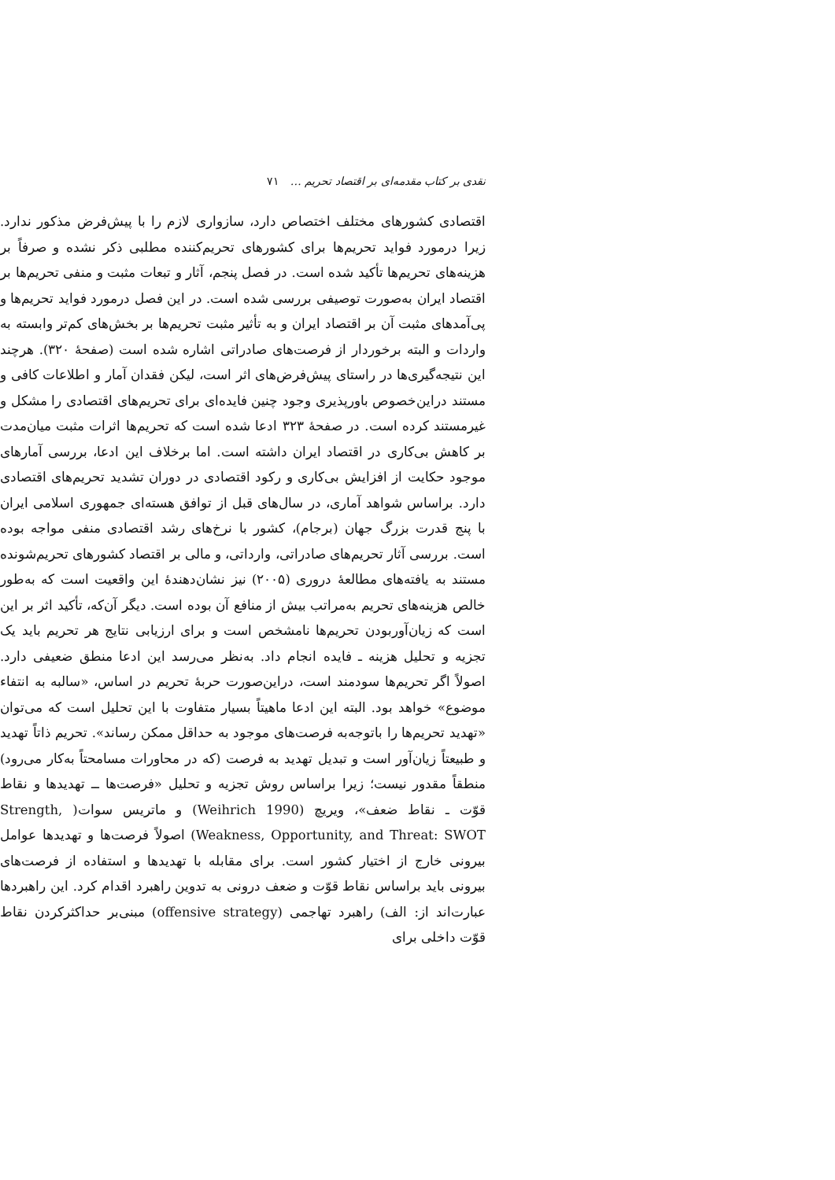نقدی بر کتاب مقدمه‌ای بر اقتصاد تحریم … ۷۱
اقتصادی کشورهای مختلف اختصاص دارد، سازواری لازم را با پیش‌فرض مذکور ندارد. زیرا درمورد فواید تحریم‌ها برای کشورهای تحریم‌کننده مطلبی ذکر نشده و صرفاً بر هزینه‌های تحریم‌ها تأکید شده است. در فصل پنجم، آثار و تبعات مثبت و منفی تحریم‌ها بر اقتصاد ایران به‌صورت توصیفی بررسی شده است. در این فصل درمورد فواید تحریم‌ها و پی‌آمدهای مثبت آن بر اقتصاد ایران و به تأثیر مثبت تحریم‌ها بر بخش‌های کم‌تر وابسته به واردات و البته برخوردار از فرصت‌های صادراتی اشاره شده است (صفحهٔ ۳۲۰). هرچند این نتیجه‌گیری‌ها در راستای پیش‌فرض‌های اثر است، لیکن فقدان آمار و اطلاعات کافی و مستند دراین‌خصوص باورپذیری وجود چنین فایده‌ای برای تحریم‌های اقتصادی را مشکل و غیرمستند کرده است. در صفحهٔ ۳۲۳ ادعا شده است که تحریم‌ها اثرات مثبت میان‌مدت بر کاهش بی‌کاری در اقتصاد ایران داشته است. اما برخلاف این ادعا، بررسی آمارهای موجود حکایت از افزایش بی‌کاری و رکود اقتصادی در دوران تشدید تحریم‌های اقتصادی دارد. براساس شواهد آماری، در سال‌های قبل از توافق هسته‌ای جمهوری اسلامی ایران با پنج قدرت بزرگ جهان (برجام)، کشور با نرخ‌های رشد اقتصادی منفی مواجه بوده است. بررسی آثار تحریم‌های صادراتی، وارداتی، و مالی بر اقتصاد کشورهای تحریم‌شونده مستند به یافته‌های مطالعهٔ دروری (۲۰۰۵) نیز نشان‌دهندهٔ این واقعیت است که به‌طور خالص هزینه‌های تحریم به‌مراتب بیش از منافع آن بوده است. دیگر آن‌که، تأکید اثر بر این است که زیان‌آوربودن تحریم‌ها نامشخص است و برای ارزیابی نتایج هر تحریم باید یک تجزیه و تحلیل هزینه ـ فایده انجام داد. به‌نظر می‌رسد این ادعا منطق ضعیفی دارد. اصولاً اگر تحریم‌ها سودمند است، دراین‌صورت حربهٔ تحریم در اساس، «سالبه به انتفاء موضوع» خواهد بود. البته این ادعا ماهیتاً بسیار متفاوت با این تحلیل است که می‌توان «تهدید تحریم‌ها را باتوجه‌به فرصت‌های موجود به حداقل ممکن رساند». تحریم ذاتاً تهدید و طبیعتاً زیان‌آور است و تبدیل تهدید به فرصت (که در محاورات مسامحتاً به‌کار می‌رود) منطقاً مقدور نیست؛ زیرا براساس روش تجزیه و تحلیل «فرصت‌ها ــ تهدیدها و نقاط قوّت ـ نقاط ضعف»، ویریچ (Weihrich 1990) و ماتریس سوات( Strength, Weakness, Opportunity, and Threat: SWOT) اصولاً فرصت‌ها و تهدیدها عوامل بیرونی خارج از اختیار کشور است. برای مقابله با تهدیدها و استفاده از فرصت‌های بیرونی باید براساس نقاط قوّت و ضعف درونی به تدوین راهبرد اقدام کرد. این راهبردها عبارت‌اند از: الف) راهبرد تهاجمی (offensive strategy) مبنی‌بر حداکثرکردن نقاط قوّت داخلی برای